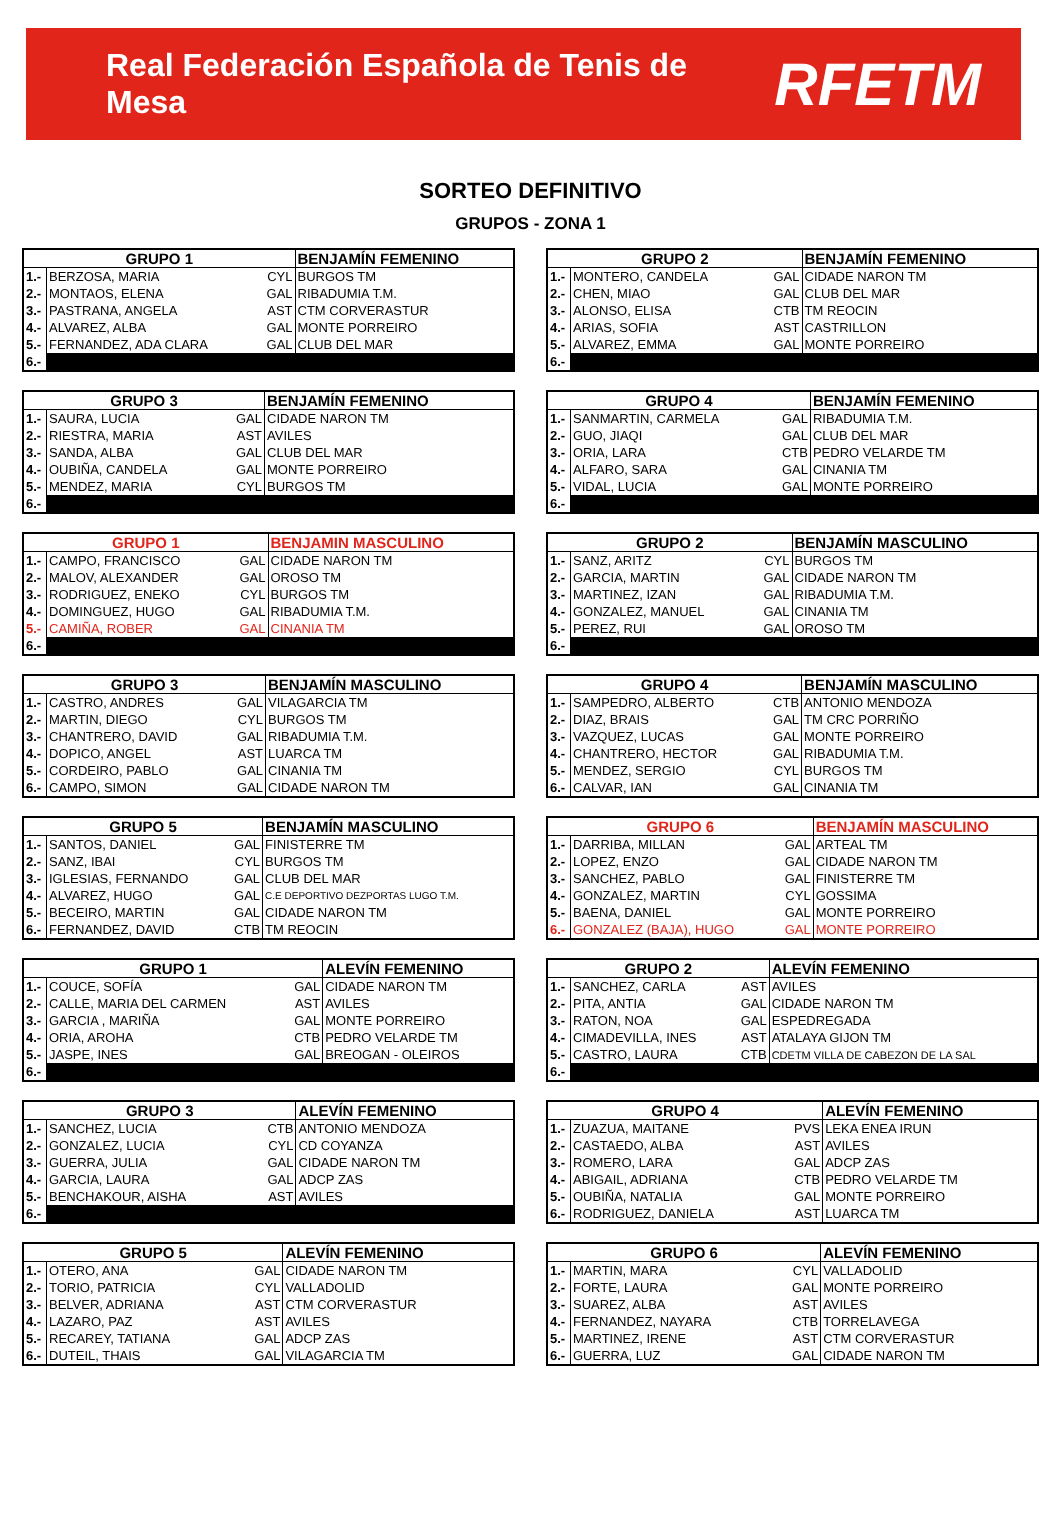Real Federación Española de Tenis de Mesa RFETM
SORTEO DEFINITIVO
GRUPOS - ZONA 1
| GRUPO 1 | | | BENJAMÍN FEMENINO |
| --- | --- | --- | --- |
| 1.- | BERZOSA, MARIA | CYL | BURGOS TM |
| 2.- | MONTAOS, ELENA | GAL | RIBADUMIA T.M. |
| 3.- | PASTRANA, ANGELA | AST | CTM CORVERASTUR |
| 4.- | ALVAREZ, ALBA | GAL | MONTE PORREIRO |
| 5.- | FERNANDEZ, ADA CLARA | GAL | CLUB DEL MAR |
| 6.- | | | |
| GRUPO 2 | | | BENJAMÍN FEMENINO |
| --- | --- | --- | --- |
| 1.- | MONTERO, CANDELA | GAL | CIDADE NARON TM |
| 2.- | CHEN, MIAO | GAL | CLUB DEL MAR |
| 3.- | ALONSO, ELISA | CTB | TM REOCIN |
| 4.- | ARIAS, SOFIA | AST | CASTRILLON |
| 5.- | ALVAREZ, EMMA | GAL | MONTE PORREIRO |
| 6.- | | | |
| GRUPO 3 | | | BENJAMÍN FEMENINO |
| --- | --- | --- | --- |
| 1.- | SAURA, LUCIA | GAL | CIDADE NARON TM |
| 2.- | RIESTRA, MARIA | AST | AVILES |
| 3.- | SANDA, ALBA | GAL | CLUB DEL MAR |
| 4.- | OUBIÑA, CANDELA | GAL | MONTE PORREIRO |
| 5.- | MENDEZ, MARIA | CYL | BURGOS TM |
| 6.- | | | |
| GRUPO 4 | | | BENJAMÍN FEMENINO |
| --- | --- | --- | --- |
| 1.- | SANMARTIN, CARMELA | GAL | RIBADUMIA T.M. |
| 2.- | GUO, JIAQI | GAL | CLUB DEL MAR |
| 3.- | ORIA, LARA | CTB | PEDRO VELARDE TM |
| 4.- | ALFARO, SARA | GAL | CINANIA TM |
| 5.- | VIDAL, LUCIA | GAL | MONTE PORREIRO |
| 6.- | | | |
| GRUPO 1 | | | BENJAMIN MASCULINO |
| --- | --- | --- | --- |
| 1.- | CAMPO, FRANCISCO | GAL | CIDADE NARON TM |
| 2.- | MALOV, ALEXANDER | GAL | OROSO TM |
| 3.- | RODRIGUEZ, ENEKO | CYL | BURGOS TM |
| 4.- | DOMINGUEZ, HUGO | GAL | RIBADUMIA T.M. |
| 5.- | CAMIÑA, ROBER | GAL | CINANIA TM |
| 6.- | | | |
| GRUPO 2 | | | BENJAMÍN MASCULINO |
| --- | --- | --- | --- |
| 1.- | SANZ, ARITZ | CYL | BURGOS TM |
| 2.- | GARCIA, MARTIN | GAL | CIDADE NARON TM |
| 3.- | MARTINEZ, IZAN | GAL | RIBADUMIA T.M. |
| 4.- | GONZALEZ, MANUEL | GAL | CINANIA TM |
| 5.- | PEREZ, RUI | GAL | OROSO TM |
| 6.- | | | |
| GRUPO 3 | | | BENJAMÍN MASCULINO |
| --- | --- | --- | --- |
| 1.- | CASTRO, ANDRES | GAL | VILAGARCIA TM |
| 2.- | MARTIN, DIEGO | CYL | BURGOS TM |
| 3.- | CHANTRERO, DAVID | GAL | RIBADUMIA T.M. |
| 4.- | DOPICO, ANGEL | AST | LUARCA TM |
| 5.- | CORDEIRO, PABLO | GAL | CINANIA TM |
| 6.- | CAMPO, SIMON | GAL | CIDADE NARON TM |
| GRUPO 4 | | | BENJAMÍN MASCULINO |
| --- | --- | --- | --- |
| 1.- | SAMPEDRO, ALBERTO | CTB | ANTONIO MENDOZA |
| 2.- | DIAZ, BRAIS | GAL | TM CRC PORRIÑO |
| 3.- | VAZQUEZ, LUCAS | GAL | MONTE PORREIRO |
| 4.- | CHANTRERO, HECTOR | GAL | RIBADUMIA T.M. |
| 5.- | MENDEZ, SERGIO | CYL | BURGOS TM |
| 6.- | CALVAR, IAN | GAL | CINANIA TM |
| GRUPO 5 | | | BENJAMÍN MASCULINO |
| --- | --- | --- | --- |
| 1.- | SANTOS, DANIEL | GAL | FINISTERRE TM |
| 2.- | SANZ, IBAI | CYL | BURGOS TM |
| 3.- | IGLESIAS, FERNANDO | GAL | CLUB DEL MAR |
| 4.- | ALVAREZ, HUGO | GAL | C.E DEPORTIVO DEZPORTAS LUGO T.M. |
| 5.- | BECEIRO, MARTIN | GAL | CIDADE NARON TM |
| 6.- | FERNANDEZ, DAVID | CTB | TM REOCIN |
| GRUPO 6 | | | BENJAMÍN MASCULINO |
| --- | --- | --- | --- |
| 1.- | DARRIBA, MILLAN | GAL | ARTEAL TM |
| 2.- | LOPEZ, ENZO | GAL | CIDADE NARON TM |
| 3.- | SANCHEZ, PABLO | GAL | FINISTERRE TM |
| 4.- | GONZALEZ, MARTIN | CYL | GOSSIMA |
| 5.- | BAENA, DANIEL | GAL | MONTE PORREIRO |
| 6.- | GONZALEZ (BAJA), HUGO | GAL | MONTE PORREIRO |
| GRUPO 1 | | | ALEVÍN FEMENINO |
| --- | --- | --- | --- |
| 1.- | COUCE, SOFÍA | GAL | CIDADE NARON TM |
| 2.- | CALLE, MARIA DEL CARMEN | AST | AVILES |
| 3.- | GARCIA , MARIÑA | GAL | MONTE PORREIRO |
| 4.- | ORIA, AROHA | CTB | PEDRO VELARDE TM |
| 5.- | JASPE, INES | GAL | BREOGAN - OLEIROS |
| 6.- | | | |
| GRUPO 2 | | | ALEVÍN FEMENINO |
| --- | --- | --- | --- |
| 1.- | SANCHEZ, CARLA | AST | AVILES |
| 2.- | PITA, ANTIA | GAL | CIDADE NARON TM |
| 3.- | RATON, NOA | GAL | ESPEDREGADA |
| 4.- | CIMADEVILLA, INES | AST | ATALAYA GIJON TM |
| 5.- | CASTRO, LAURA | CTB | CDETM VILLA DE CABEZON DE LA SAL |
| 6.- | | | |
| GRUPO 3 | | | ALEVÍN FEMENINO |
| --- | --- | --- | --- |
| 1.- | SANCHEZ, LUCIA | CTB | ANTONIO MENDOZA |
| 2.- | GONZALEZ, LUCIA | CYL | CD COYANZA |
| 3.- | GUERRA, JULIA | GAL | CIDADE NARON TM |
| 4.- | GARCIA, LAURA | GAL | ADCP ZAS |
| 5.- | BENCHAKOUR, AISHA | AST | AVILES |
| 6.- | | | |
| GRUPO 4 | | | ALEVÍN FEMENINO |
| --- | --- | --- | --- |
| 1.- | ZUAZUA, MAITANE | PVS | LEKA ENEA IRUN |
| 2.- | CASTAEDO, ALBA | AST | AVILES |
| 3.- | ROMERO, LARA | GAL | ADCP ZAS |
| 4.- | ABIGAIL, ADRIANA | CTB | PEDRO VELARDE TM |
| 5.- | OUBIÑA, NATALIA | GAL | MONTE PORREIRO |
| 6.- | RODRIGUEZ, DANIELA | AST | LUARCA TM |
| GRUPO 5 | | | ALEVÍN FEMENINO |
| --- | --- | --- | --- |
| 1.- | OTERO, ANA | GAL | CIDADE NARON TM |
| 2.- | TORIO, PATRICIA | CYL | VALLADOLID |
| 3.- | BELVER, ADRIANA | AST | CTM CORVERASTUR |
| 4.- | LAZARO, PAZ | AST | AVILES |
| 5.- | RECAREY, TATIANA | GAL | ADCP ZAS |
| 6.- | DUTEIL, THAIS | GAL | VILAGARCIA TM |
| GRUPO 6 | | | ALEVÍN FEMENINO |
| --- | --- | --- | --- |
| 1.- | MARTIN, MARA | CYL | VALLADOLID |
| 2.- | FORTE, LAURA | GAL | MONTE PORREIRO |
| 3.- | SUAREZ, ALBA | AST | AVILES |
| 4.- | FERNANDEZ, NAYARA | CTB | TORRELAVEGA |
| 5.- | MARTINEZ, IRENE | AST | CTM CORVERASTUR |
| 6.- | GUERRA, LUZ | GAL | CIDADE NARON TM |